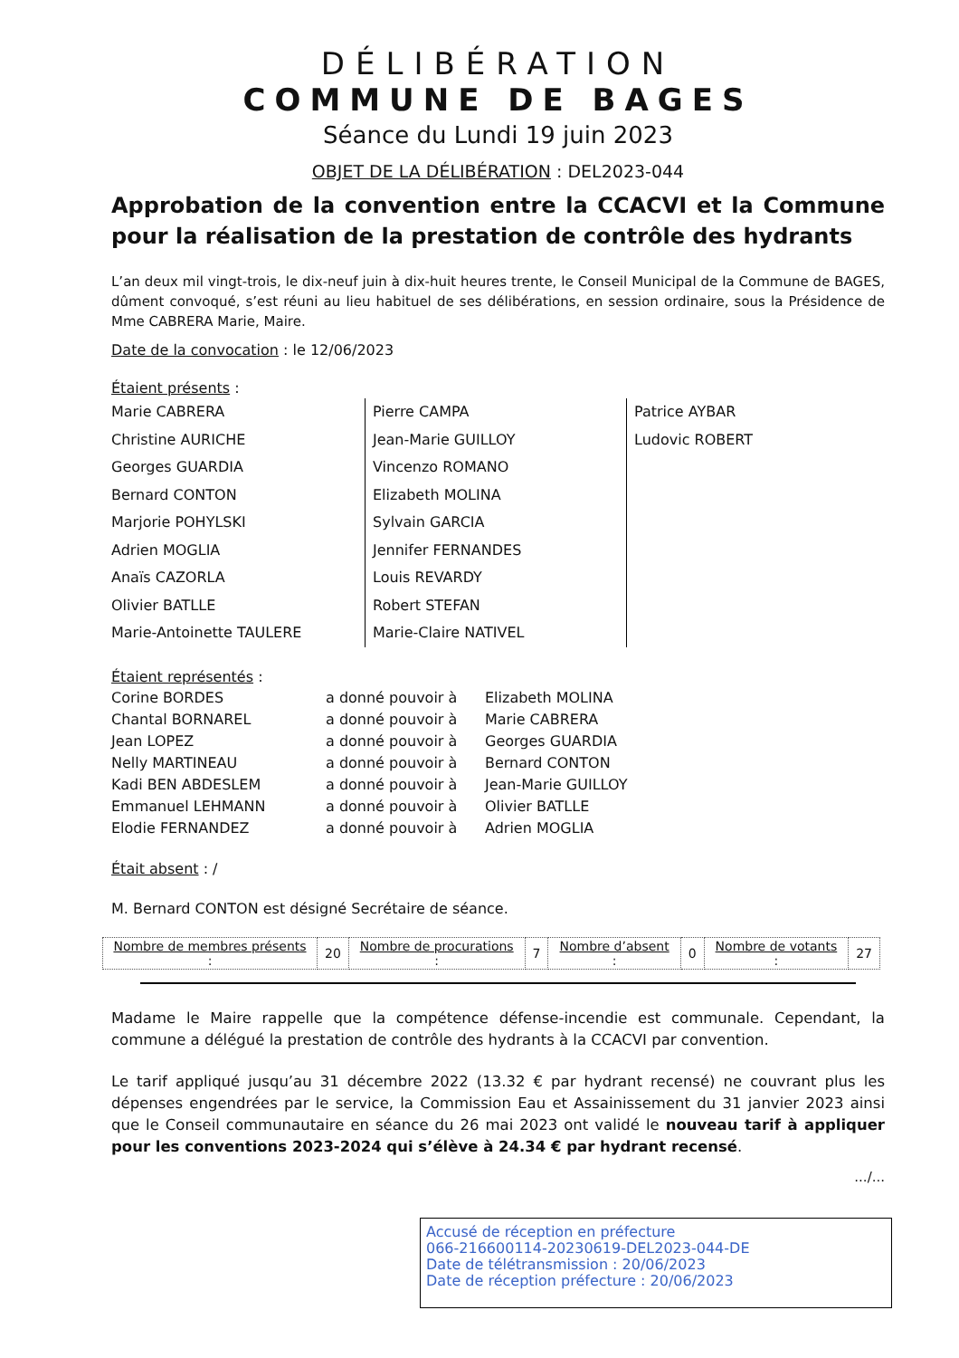DÉLIBÉRATION
COMMUNE DE BAGES
Séance du Lundi 19 juin 2023
OBJET DE LA DÉLIBÉRATION : DEL2023-044
Approbation de la convention entre la CCACVI et la Commune pour la réalisation de la prestation de contrôle des hydrants
L’an deux mil vingt-trois, le dix-neuf juin à dix-huit heures trente, le Conseil Municipal de la Commune de BAGES, dûment convoqué, s’est réuni au lieu habituel de ses délibérations, en session ordinaire, sous la Présidence de Mme CABRERA Marie, Maire.
Date de la convocation : le 12/06/2023
Étaient présents :
Marie CABRERA
Christine AURICHE
Georges GUARDIA
Bernard CONTON
Marjorie POHYLSKI
Adrien MOGLIA
Anaïs CAZORLA
Olivier BATLLE
Marie-Antoinette TAULERE
Pierre CAMPA
Jean-Marie GUILLOY
Vincenzo ROMANO
Elizabeth MOLINA
Sylvain GARCIA
Jennifer FERNANDES
Louis REVARDY
Robert STEFAN
Marie-Claire NATIVEL
Patrice AYBAR
Ludovic ROBERT
Étaient représentés :
| Corine BORDES | a donné pouvoir à | Elizabeth MOLINA |
| Chantal BORNAREL | a donné pouvoir à | Marie CABRERA |
| Jean LOPEZ | a donné pouvoir à | Georges GUARDIA |
| Nelly MARTINEAU | a donné pouvoir à | Bernard CONTON |
| Kadi BEN ABDESLEM | a donné pouvoir à | Jean-Marie GUILLOY |
| Emmanuel LEHMANN | a donné pouvoir à | Olivier BATLLE |
| Elodie FERNANDEZ | a donné pouvoir à | Adrien MOGLIA |
Était absent : /
M. Bernard CONTON est désigné Secrétaire de séance.
| Nombre de membres présents : | 20 | Nombre de procurations : | 7 | Nombre d’absent : | 0 | Nombre de votants : | 27 |
Madame le Maire rappelle que la compétence défense-incendie est communale. Cependant, la commune a délégué la prestation de contrôle des hydrants à la CCACVI par convention.
Le tarif appliqué jusqu’au 31 décembre 2022 (13.32 € par hydrant recensé) ne couvrant plus les dépenses engendrées par le service, la Commission Eau et Assainissement du 31 janvier 2023 ainsi que le Conseil communautaire en séance du 26 mai 2023 ont validé le nouveau tarif à appliquer pour les conventions 2023-2024 qui s’élève à 24.34 € par hydrant recensé.
.../...
Accusé de réception en préfecture
066-216600114-20230619-DEL2023-044-DE
Date de télétransmission : 20/06/2023
Date de réception préfecture : 20/06/2023